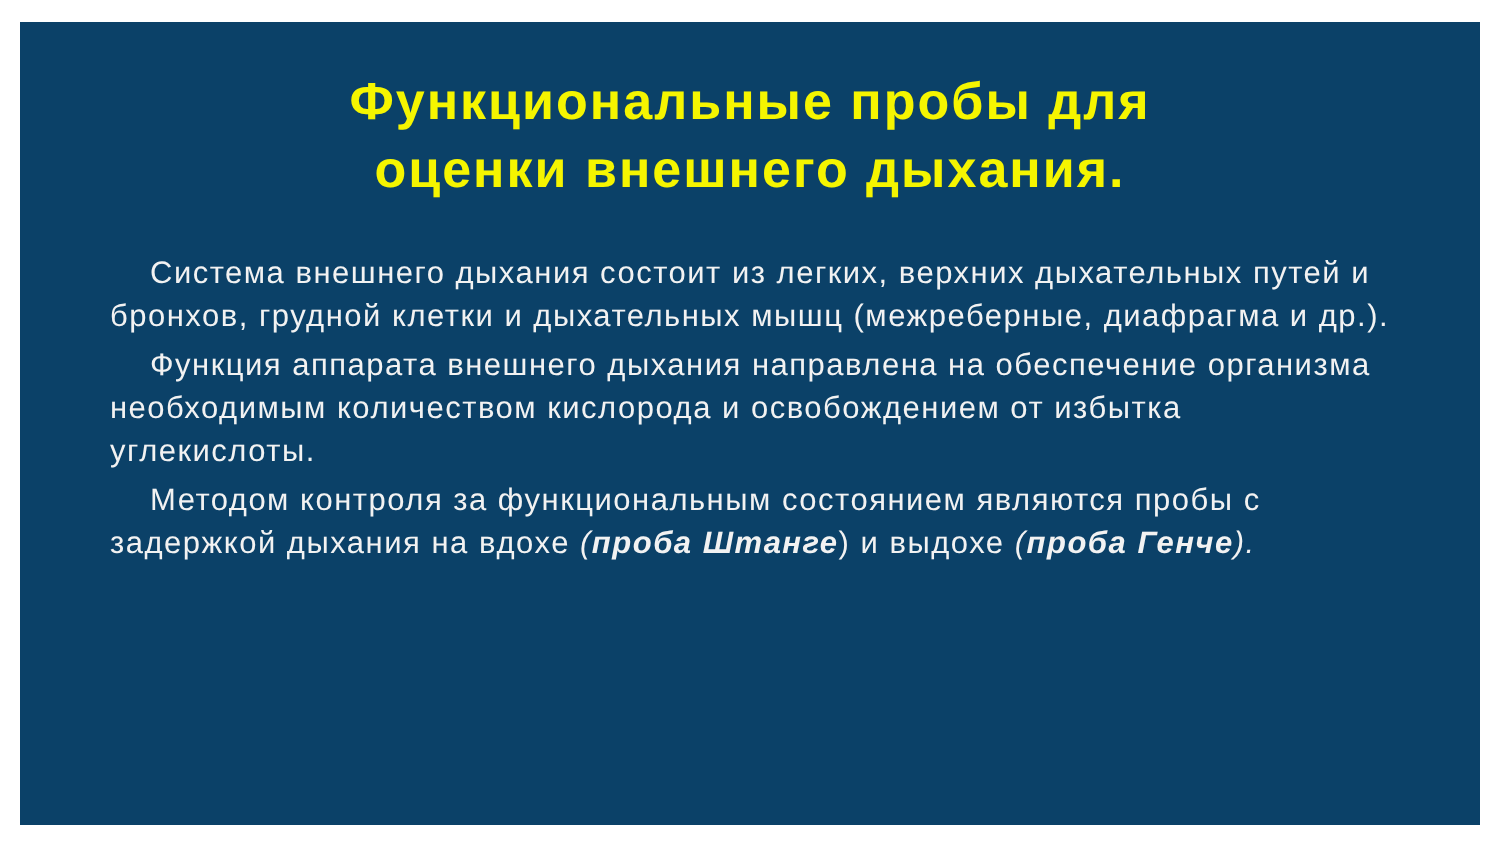Функциональные пробы для
оценки внешнего дыхания.
Система внешнего дыхания состоит из легких, верхних дыхательных путей и бронхов, грудной клетки и дыхательных мышц (межреберные, диафрагма и др.).
Функция аппарата внешнего дыхания направлена на обеспечение организма необходимым количеством кислорода и освобождением от избытка углекислоты.
Методом контроля за функциональным состоянием являются пробы с задержкой дыхания на вдохе (проба Штанге) и выдохе (проба Генче).